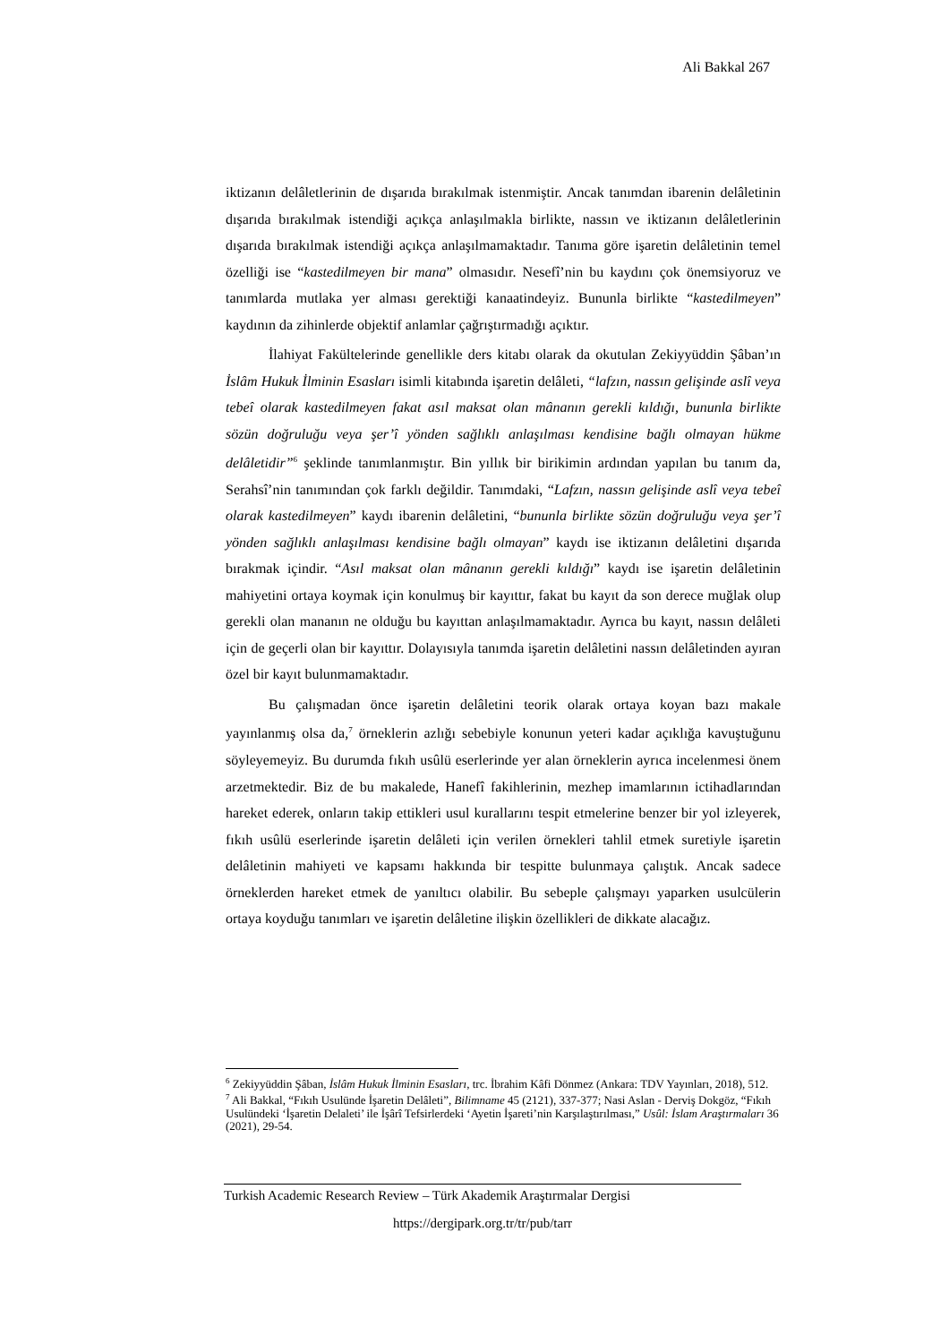Ali Bakkal 267
iktizanın delâletlerinin de dışarıda bırakılmak istenmiştir. Ancak tanımdan ibarenin delâletinin dışarıda bırakılmak istendiği açıkça anlaşılmakla birlikte, nassın ve iktizanın delâletlerinin dışarıda bırakılmak istendiği açıkça anlaşılmamaktadır. Tanıma göre işaretin delâletinin temel özelliği ise “kastedilmeyen bir mana” olmasıdır. Nesefî’nin bu kaydını çok önemsiyoruz ve tanımlarda mutlaka yer alması gerektiği kanaatindeyiz. Bununla birlikte “kastedilmeyen” kaydının da zihinlerde objektif anlamlar çağrıştırmadığı açıktır.
İlahiyat Fakültelerinde genellikle ders kitabı olarak da okutulan Zekiyyüddin Şâban’ın İslâm Hukuk İlminin Esasları isimli kitabında işaretin delâleti, “lafzın, nassın gelişinde aslî veya tebeî olarak kastedilmeyen fakat asıl maksat olan mânanın gerekli kıldığı, bununla birlikte sözün doğruluğu veya şer’î yönden sağlıklı anlaşılması kendisine bağlı olmayan hükme delâletidir”<sup>6</sup> şeklinde tanımlanmıştır. Bin yıllık bir birikimin ardından yapılan bu tanım da, Serahsî’nin tanımından çok farklı değildir. Tanımdaki, “Lafzın, nassın gelişinde aslî veya tebeî olarak kastedilmeyen” kaydı ibarenin delâletini, “bununla birlikte sözün doğruluğu veya şer’î yönden sağlıklı anlaşılması kendisine bağlı olmayan” kaydı ise iktizanın delâletini dışarıda bırakmak içindir. “Asıl maksat olan mânanın gerekli kıldığı” kaydı ise işaretin delâletinin mahiyetini ortaya koymak için konulmuş bir kayıttır, fakat bu kayıt da son derece muğlak olup gerekli olan mananın ne olduğu bu kayıttan anlaşılmamaktadır. Ayrıca bu kayıt, nassın delâleti için de geçerli olan bir kayıttır. Dolayısıyla tanımda işaretin delâletini nassın delâletinden ayıran özel bir kayıt bulunmamaktadır.
Bu çalışmadan önce işaretin delâletini teorik olarak ortaya koyan bazı makale yayınlanmış olsa da,<sup>7</sup> örneklerin azlığı sebebiyle konunun yeteri kadar açıklığa kavuştuğunu söyleyemeyiz. Bu durumda fıkıh usûlü eserlerinde yer alan örneklerin ayrıca incelenmesi önem arzetmektedir. Biz de bu makalede, Hanefî fakihlerinin, mezhep imamlarının ictihadlarından hareket ederek, onların takip ettikleri usul kurallarını tespit etmelerine benzer bir yol izleyerek, fıkıh usûlü eserlerinde işaretin delâleti için verilen örnekleri tahlil etmek suretiyle işaretin delâletinin mahiyeti ve kapsamı hakkında bir tespitte bulunmaya çalıştık. Ancak sadece örneklerden hareket etmek de yanıltıcı olabilir. Bu sebeple çalışmayı yaparken usulcülerin ortaya koyduğu tanımları ve işaretin delâletine ilişkin özellikleri de dikkate alacağız.
<sup>6</sup> Zekiyyüddin Şâban, İslâm Hukuk İlminin Esasları, trc. İbrahim Kâfi Dönmez (Ankara: TDV Yayınları, 2018), 512.
<sup>7</sup> Ali Bakkal, “Fıkıh Usulünde İşaretin Delâleti”, Bilimname 45 (2121), 337-377; Nasi Aslan - Derviş Dokgöz, “Fıkıh Usulündeki ‘İşaretin Delaleti’ ile İşârî Tefsirlerdeki ‘Ayetin İşareti’nin Karşılaştırılması,” Usûl: İslam Araştırmaları 36 (2021), 29-54.
Turkish Academic Research Review – Türk Akademik Araştırmalar Dergisi
https://dergipark.org.tr/tr/pub/tarr